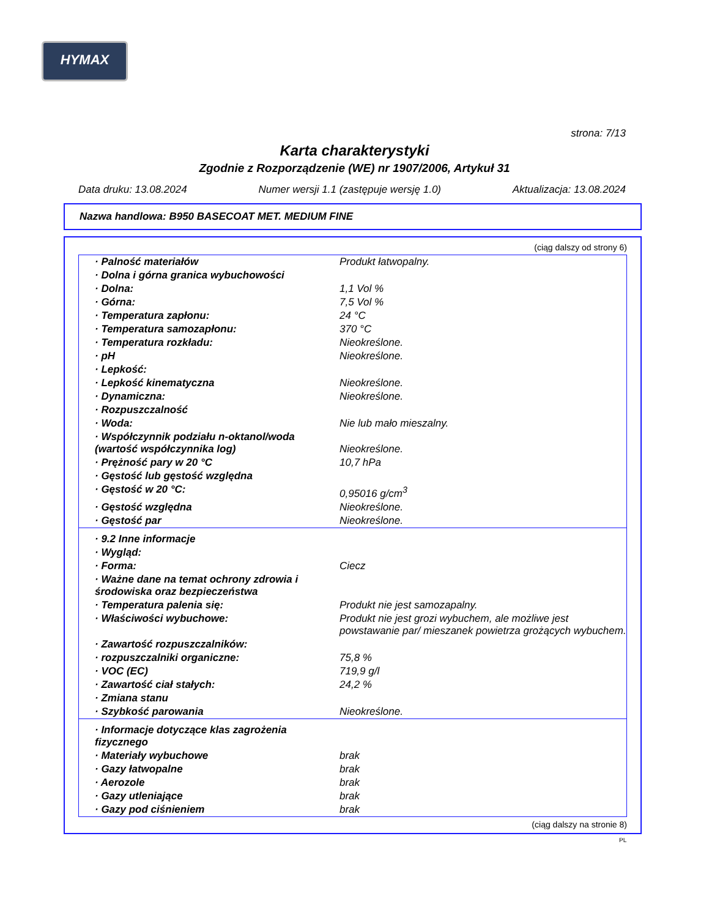HYMAX
strona: 7/13
Karta charakterystyki
Zgodnie z Rozporządzenie (WE) nr 1907/2006, Artykuł 31
Data druku: 13.08.2024 Numer wersji 1.1 (zastępuje wersję 1.0) Aktualizacja: 13.08.2024
Nazwa handlowa: B950 BASECOAT MET. MEDIUM FINE
(ciąg dalszy od strony 6)
| · Palność materiałów | Produkt łatwopalny. |
| · Dolna i górna granica wybuchowości | |
| · Dolna: | 1,1 Vol % |
| · Górna: | 7,5 Vol % |
| · Temperatura zapłonu: | 24 °C |
| · Temperatura samozapłonu: | 370 °C |
| · Temperatura rozkładu: | Nieokreślone. |
| · pH | Nieokreślone. |
| · Lepkość: | |
| · Lepkość kinematyczna | Nieokreślone. |
| · Dynamiczna: | Nieokreślone. |
| · Rozpuszczalność | |
| · Woda: | Nie lub mało mieszalny. |
| · Współczynnik podziału n-oktanol/woda (wartość współczynnika log) | Nieokreślone. |
| · Prężność pary w 20 °C | 10,7 hPa |
| · Gęstość lub gęstość względna | |
| · Gęstość w 20 °C: | 0,95016 g/cm<sup>3</sup> |
| · Gęstość względna | Nieokreślone. |
| · Gęstość par | Nieokreślone. |
| · 9.2 Inne informacje | |
| · Wygląd: | |
| · Forma: | Ciecz |
| · Ważne dane na temat ochrony zdrowia i środowiska oraz bezpieczeństwa | |
| · Temperatura palenia się: | Produkt nie jest samozapalny. |
| · Właściwości wybuchowe: | Produkt nie jest grozi wybuchem, ale możliwe jest powstawanie par/ mieszanek powietrza grożących wybuchem. |
| · Zawartość rozpuszczalników: | |
| · rozpuszczalniki organiczne: | 75,8 % |
| · VOC (EC) | 719,9 g/l |
| · Zawartość ciał stałych: | 24,2 % |
| · Zmiana stanu | |
| · Szybkość parowania | Nieokreślone. |
| · Informacje dotyczące klas zagrożenia fizycznego | |
| · Materiały wybuchowe | brak |
| · Gazy łatwopalne | brak |
| · Aerozole | brak |
| · Gazy utleniające | brak |
| · Gazy pod ciśnieniem | brak |
(ciąg dalszy na stronie 8)
PL